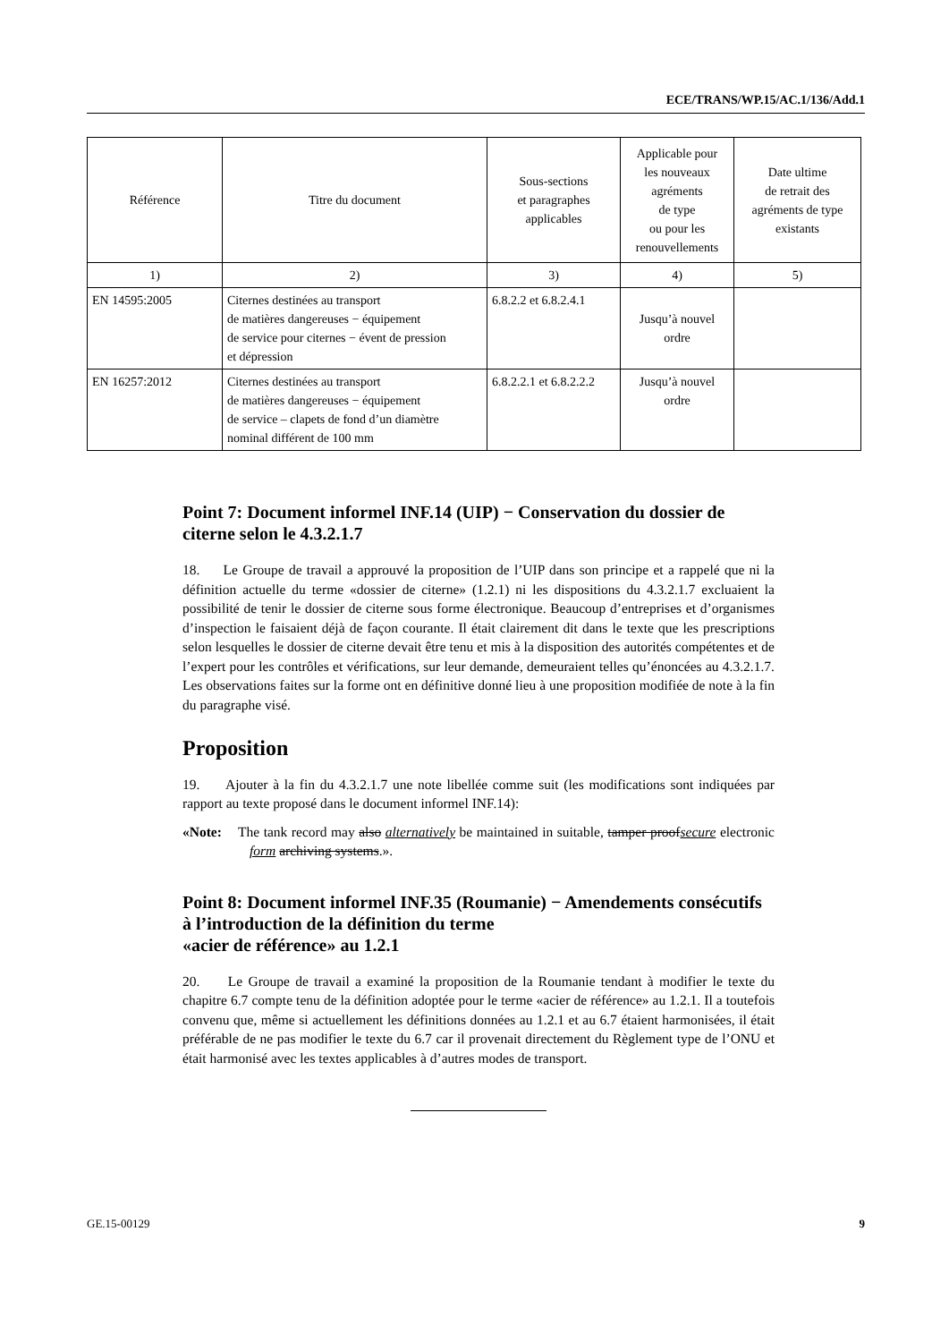ECE/TRANS/WP.15/AC.1/136/Add.1
| Référence | Titre du document | Sous-sections et paragraphes applicables | Applicable pour les nouveaux agréments de type ou pour les renouvellements | Date ultime de retrait des agréments de type existants |
| --- | --- | --- | --- | --- |
| 1) | 2) | 3) | 4) | 5) |
| EN 14595:2005 | Citernes destinées au transport de matières dangereuses − équipement de service pour citernes − évent de pression et dépression | 6.8.2.2 et 6.8.2.4.1 | Jusqu’à nouvel ordre | |
| EN 16257:2012 | Citernes destinées au transport de matières dangereuses − équipement de service – clapets de fond d’un diamètre nominal différent de 100 mm | 6.8.2.2.1 et 6.8.2.2.2 | Jusqu’à nouvel ordre | |
Point 7: Document informel INF.14 (UIP) − Conservation du dossier de citerne selon le 4.3.2.1.7
18. Le Groupe de travail a approuvé la proposition de l’UIP dans son principe et a rappelé que ni la définition actuelle du terme «dossier de citerne» (1.2.1) ni les dispositions du 4.3.2.1.7 excluaient la possibilité de tenir le dossier de citerne sous forme électronique. Beaucoup d’entreprises et d’organismes d’inspection le faisaient déjà de façon courante. Il était clairement dit dans le texte que les prescriptions selon lesquelles le dossier de citerne devait être tenu et mis à la disposition des autorités compétentes et de l’expert pour les contrôles et vérifications, sur leur demande, demeuraient telles qu’énoncées au 4.3.2.1.7. Les observations faites sur la forme ont en définitive donné lieu à une proposition modifiée de note à la fin du paragraphe visé.
Proposition
19. Ajouter à la fin du 4.3.2.1.7 une note libellée comme suit (les modifications sont indiquées par rapport au texte proposé dans le document informel INF.14):
«Note: The tank record may also alternatively be maintained in suitable, tamper proofsecure electronic form archiving systems.».
Point 8: Document informel INF.35 (Roumanie) − Amendements consécutifs à l’introduction de la définition du terme
«acier de référence» au 1.2.1
20. Le Groupe de travail a examiné la proposition de la Roumanie tendant à modifier le texte du chapitre 6.7 compte tenu de la définition adoptée pour le terme «acier de référence» au 1.2.1. Il a toutefois convenu que, même si actuellement les définitions données au 1.2.1 et au 6.7 étaient harmonisées, il était préférable de ne pas modifier le texte du 6.7 car il provenait directement du Règlement type de l’ONU et était harmonisé avec les textes applicables à d’autres modes de transport.
GE.15-00129 9